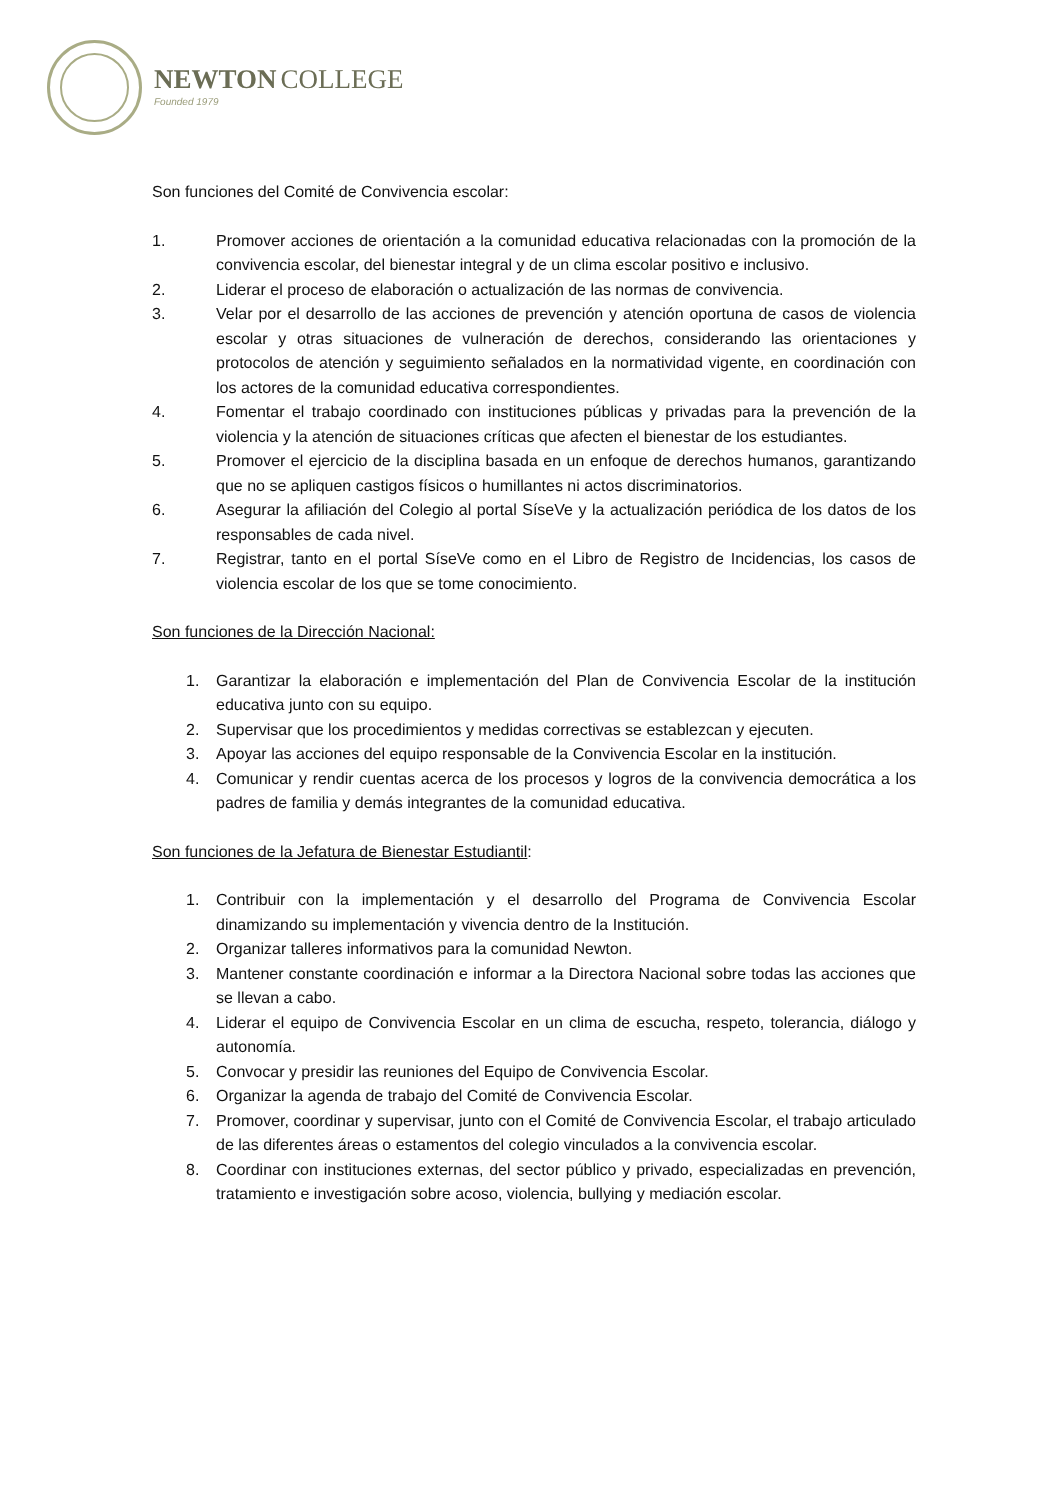NEWTON COLLEGE
Founded 1979
Son funciones del Comité de Convivencia escolar:
1. Promover acciones de orientación a la comunidad educativa relacionadas con la promoción de la convivencia escolar, del bienestar integral y de un clima escolar positivo e inclusivo.
2. Liderar el proceso de elaboración o actualización de las normas de convivencia.
3. Velar por el desarrollo de las acciones de prevención y atención oportuna de casos de violencia escolar y otras situaciones de vulneración de derechos, considerando las orientaciones y protocolos de atención y seguimiento señalados en la normatividad vigente, en coordinación con los actores de la comunidad educativa correspondientes.
4. Fomentar el trabajo coordinado con instituciones públicas y privadas para la prevención de la violencia y la atención de situaciones críticas que afecten el bienestar de los estudiantes.
5. Promover el ejercicio de la disciplina basada en un enfoque de derechos humanos, garantizando que no se apliquen castigos físicos o humillantes ni actos discriminatorios.
6. Asegurar la afiliación del Colegio al portal SíseVe y la actualización periódica de los datos de los responsables de cada nivel.
7. Registrar, tanto en el portal SíseVe como en el Libro de Registro de Incidencias, los casos de violencia escolar de los que se tome conocimiento.
Son funciones de la Dirección Nacional:
1. Garantizar la elaboración e implementación del Plan de Convivencia Escolar de la institución educativa junto con su equipo.
2. Supervisar que los procedimientos y medidas correctivas se establezcan y ejecuten.
3. Apoyar las acciones del equipo responsable de la Convivencia Escolar en la institución.
4. Comunicar y rendir cuentas acerca de los procesos y logros de la convivencia democrática a los padres de familia y demás integrantes de la comunidad educativa.
Son funciones de la Jefatura de Bienestar Estudiantil:
1. Contribuir con la implementación y el desarrollo del Programa de Convivencia Escolar dinamizando su implementación y vivencia dentro de la Institución.
2. Organizar talleres informativos para la comunidad Newton.
3. Mantener constante coordinación e informar a la Directora Nacional sobre todas las acciones que se llevan a cabo.
4. Liderar el equipo de Convivencia Escolar en un clima de escucha, respeto, tolerancia, diálogo y autonomía.
5. Convocar y presidir las reuniones del Equipo de Convivencia Escolar.
6. Organizar la agenda de trabajo del Comité de Convivencia Escolar.
7. Promover, coordinar y supervisar, junto con el Comité de Convivencia Escolar, el trabajo articulado de las diferentes áreas o estamentos del colegio vinculados a la convivencia escolar.
8. Coordinar con instituciones externas, del sector público y privado, especializadas en prevención, tratamiento e investigación sobre acoso, violencia, bullying y mediación escolar.